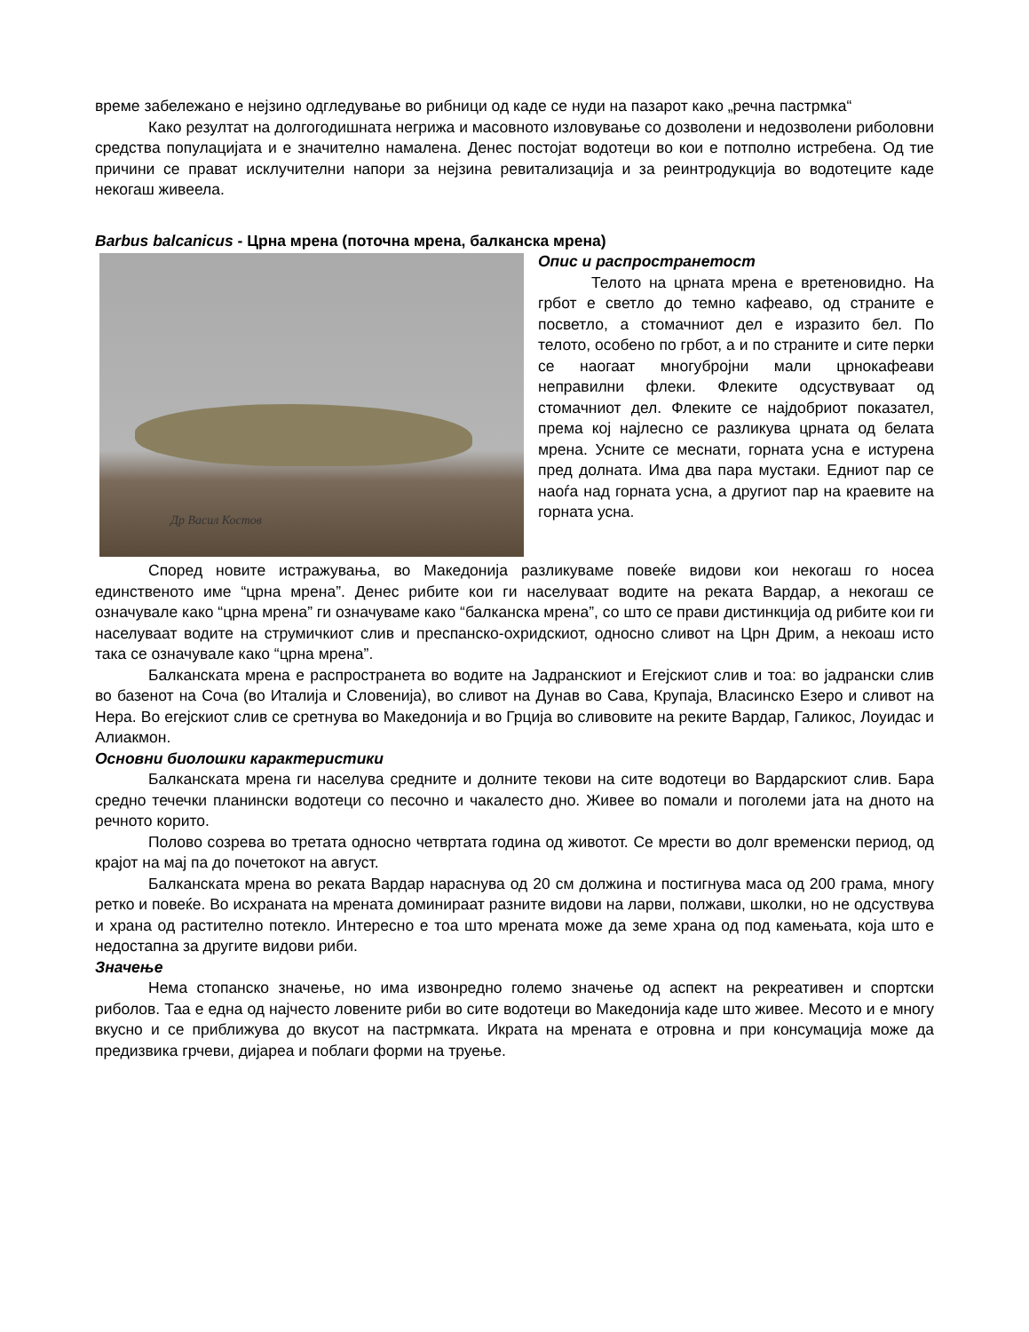време забележано е нејзино одгледување во рибници од каде се нуди на пазарот како „речна пастрмка“
Како резултат на долгогодишната негрижа и масовното изловување со дозволени и недозволени риболовни средства популацијата и е значително намалена. Денес постојат водотеци во кои е потполно истребена. Од тие причини се прават исклучителни напори за нејзина ревитализација и за реинтродукција во водотеците каде некогаш живеела.
Barbus balcanicus - Црна мрена (поточна мрена, балканска мрена)
Др Васил Костов
Опис и распространетост
Телото на црната мрена е вретеновидно. На грбот е светло до темно кафеаво, од страните е посветло, а стомачниот дел е изразито бел. По телото, особено по грбот, а и по страните и сите перки се наогаат многубројни мали црнокафеави неправилни флеки. Флеките одсуствуваат од стомачниот дел. Флеките се најдобриот показател, према кој најлесно се разликува црната од белата мрена. Усните се меснати, горната усна е истурена пред долната. Има два пара мустаки. Едниот пар се наоѓа над горната усна, а другиот пар на краевите на горната усна.
Според новите истражувања, во Македонија разликуваме повеќе видови кои некогаш го носеа единственото име “црна мрена”. Денес рибите кои ги населуваат водите на реката Вардар, а некогаш се означувале како “црна мрена” ги означуваме како “балканска мрена”, со што се прави дистинкција од рибите кои ги населуваат водите на струмичкиот слив и преспанско-охридскиот, односно сливот на Црн Дрим, а некоаш исто така се означувале како “црна мрена”.
Балканската мрена е распространета во водите на Јадранскиот и Егејскиот слив и тоа: во јадрански слив во базенот на Сочa (во Италија и Словенија), во сливот на Дунав во Сава, Крупаја, Власинско Езеро и сливот на Нера. Во егејскиот слив се сретнува во Македонија и во Грција во сливовите на реките Вардар, Галикос, Лоуидас и Алиакмон.
Основни биолошки карактеристики
Балканската мрена ги населува средните и долните текови на сите водотеци во Вардарскиот слив. Бара средно течечки планински водотеци со песочно и чакалесто дно. Живее во помали и поголеми јата на дното на речното корито.
Полово созрева во третата односно четвртата година од животот. Се мрести во долг временски период, од крајот на мај па до почетокот на август.
Балканската мрена во реката Вардар нараснува од 20 см должина и постигнува маса од 200 грама, многу ретко и повеќе. Во исхраната на мрената доминираат разните видови на ларви, полжави, школки, но не одсуствува и храна од растително потекло. Интересно е тоа што мрената може да земе храна од под камењата, која што е недостапна за другите видови риби.
Значење
Нема стопанско значење, но има извонредно големо значење од аспект на рекреативен и спортски риболов. Таа е една од најчесто ловените риби во сите водотеци во Македонија каде што живее. Месото и е многу вкусно и се приближува до вкусот на пастрмката. Икрата на мрената е отровна и при консумација може да предизвика грчеви, диjареа и поблаги форми на труење.